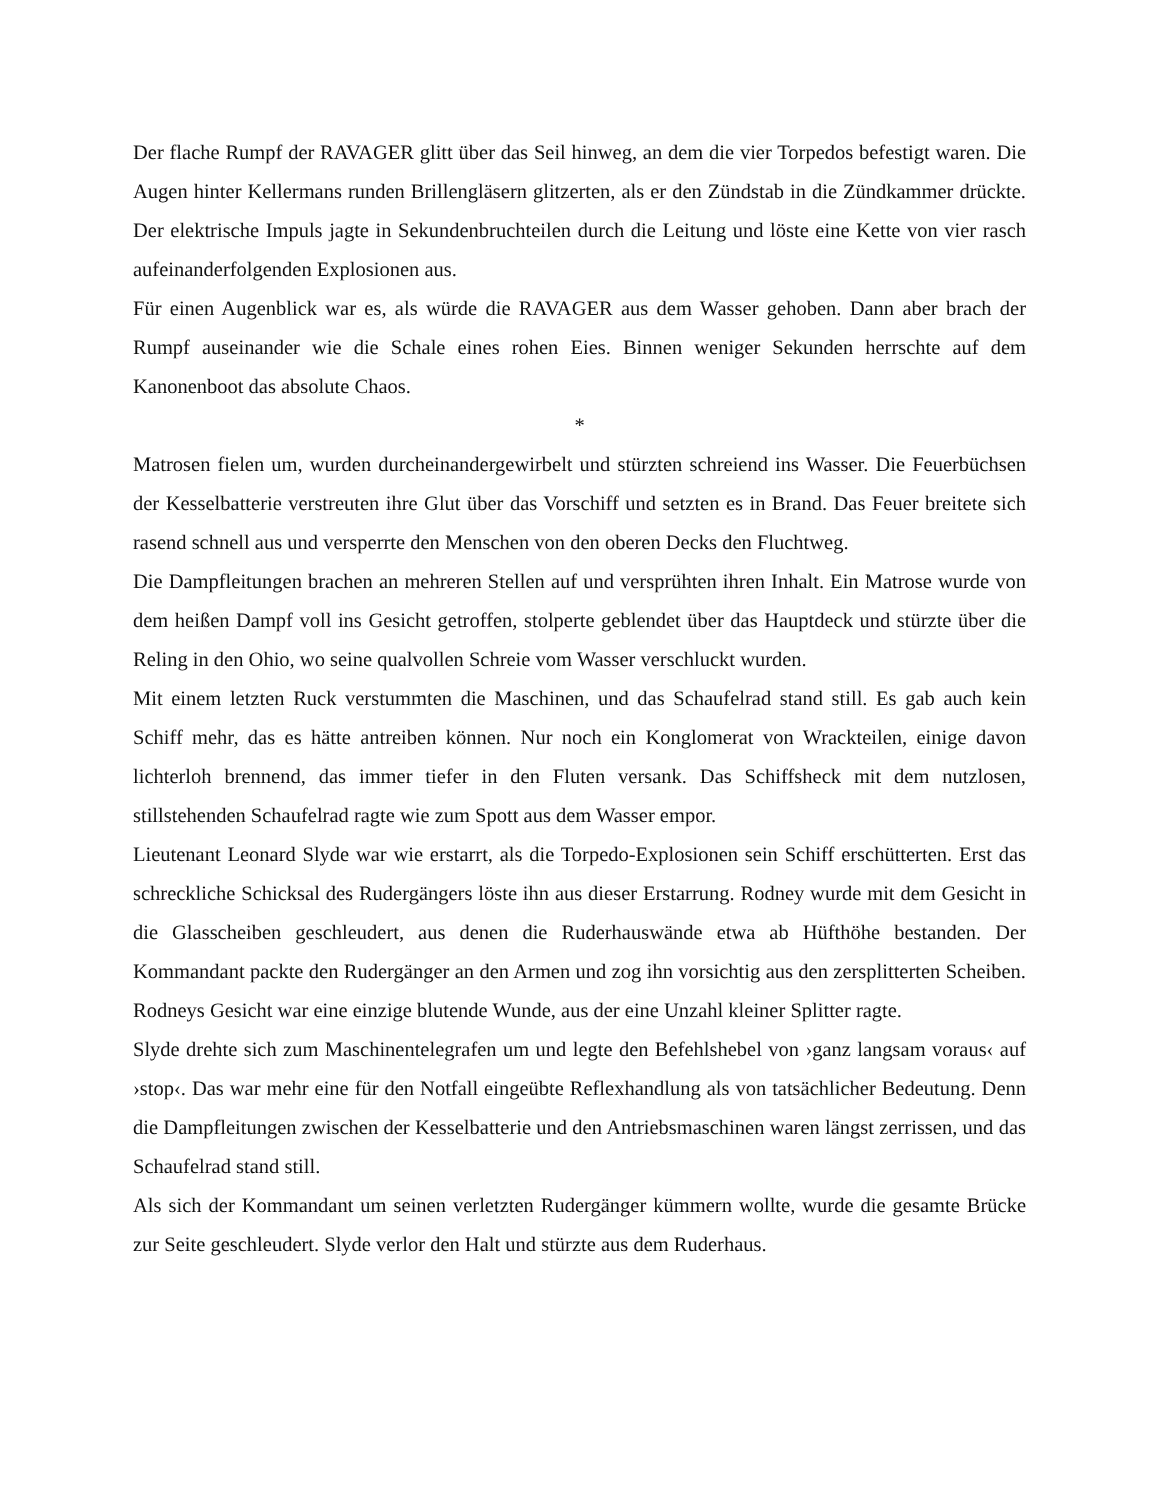Der flache Rumpf der RAVAGER glitt über das Seil hinweg, an dem die vier Torpedos befestigt waren. Die Augen hinter Kellermans runden Brillengläsern glitzerten, als er den Zündstab in die Zündkammer drückte. Der elektrische Impuls jagte in Sekundenbruchteilen durch die Leitung und löste eine Kette von vier rasch aufeinanderfolgenden Explosionen aus.
Für einen Augenblick war es, als würde die RAVAGER aus dem Wasser gehoben. Dann aber brach der Rumpf auseinander wie die Schale eines rohen Eies. Binnen weniger Sekunden herrschte auf dem Kanonenboot das absolute Chaos.
*
Matrosen fielen um, wurden durcheinandergewirbelt und stürzten schreiend ins Wasser. Die Feuerbüchsen der Kesselbatterie verstreuten ihre Glut über das Vorschiff und setzten es in Brand. Das Feuer breitete sich rasend schnell aus und versperrte den Menschen von den oberen Decks den Fluchtweg.
Die Dampfleitungen brachen an mehreren Stellen auf und versprühten ihren Inhalt. Ein Matrose wurde von dem heißen Dampf voll ins Gesicht getroffen, stolperte geblendet über das Hauptdeck und stürzte über die Reling in den Ohio, wo seine qualvollen Schreie vom Wasser verschluckt wurden.
Mit einem letzten Ruck verstummten die Maschinen, und das Schaufelrad stand still. Es gab auch kein Schiff mehr, das es hätte antreiben können. Nur noch ein Konglomerat von Wrackteilen, einige davon lichterloh brennend, das immer tiefer in den Fluten versank. Das Schiffsheck mit dem nutzlosen, stillstehenden Schaufelrad ragte wie zum Spott aus dem Wasser empor.
Lieutenant Leonard Slyde war wie erstarrt, als die Torpedo-Explosionen sein Schiff erschütterten. Erst das schreckliche Schicksal des Rudergängers löste ihn aus dieser Erstarrung. Rodney wurde mit dem Gesicht in die Glasscheiben geschleudert, aus denen die Ruderhauswände etwa ab Hüfthöhe bestanden. Der Kommandant packte den Rudergänger an den Armen und zog ihn vorsichtig aus den zersplitterten Scheiben. Rodneys Gesicht war eine einzige blutende Wunde, aus der eine Unzahl kleiner Splitter ragte.
Slyde drehte sich zum Maschinentelegrafen um und legte den Befehlshebel von ›ganz langsam voraus‹ auf ›stop‹. Das war mehr eine für den Notfall eingeübte Reflexhandlung als von tatsächlicher Bedeutung. Denn die Dampfleitungen zwischen der Kesselbatterie und den Antriebsmaschinen waren längst zerrissen, und das Schaufelrad stand still.
Als sich der Kommandant um seinen verletzten Rudergänger kümmern wollte, wurde die gesamte Brücke zur Seite geschleudert. Slyde verlor den Halt und stürzte aus dem Ruderhaus.